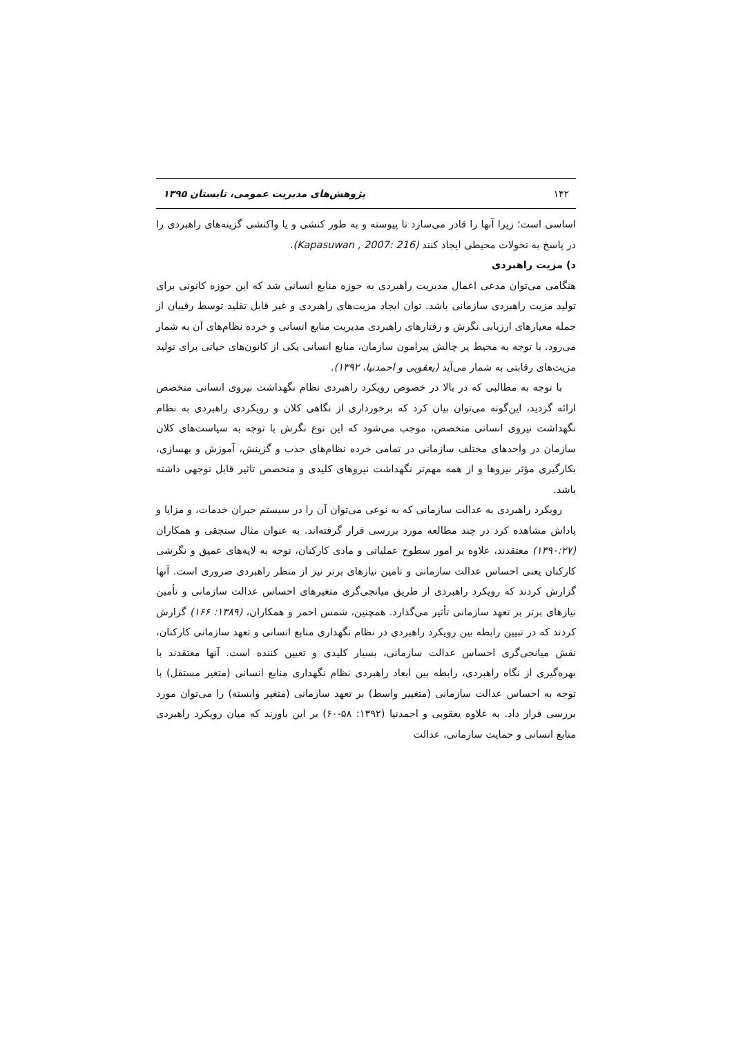۱۴۲ پژوهش‌های مدیریت عمومی، تابستان ۱۳۹۵
اساسی است؛ زیرا آنها را قادر می‌سازد تا پیوسته و به طور کنشی و یا واکنشی گزینه‌های راهبردی را در پاسخ به تحولات محیطی ایجاد کنند (Kapasuwan , 2007: 216).
د) مزیت راهبردی
هنگامی می‌توان مدعی اعمال مدیریت راهبردی به حوزه منابع انسانی شد که این حوزه کانونی برای تولید مزیت راهبردی سازمانی باشد. توان ایجاد مزیت‌های راهبردی و غیر قابل تقلید توسط رقیبان از جمله معیارهای ارزیابی نگرش و رفتارهای راهبردی مدیریت منابع انسانی و خرده نظام‌های آن به شمار می‌رود. با توجه به محیط پر چالش پیرامون سازمان، منابع انسانی یکی از کانون‌های حیاتی برای تولید مزیت‌های رقابتی به شمار می‌آید (یعقوبی و احمدنیا، ۱۳۹۲).
با توجه به مطالبی که در بالا در خصوص رویکرد راهبردی نظام نگهداشت نیروی انسانی متخصص ارائه گردید، این‌گونه می‌توان بیان کرد که برخورداری از نگاهی کلان و رویکردی راهبردی به نظام نگهداشت نیروی انسانی متخصص، موجب می‌شود که این نوع نگرش با توجه به سیاست‌های کلان سازمان در واحدهای مختلف سازمانی در تمامی خرده نظام‌های جذب و گزینش، آموزش و بهسازی، بکارگیری مؤثر نیروها و از همه مهم‌تر نگهداشت نیروهای کلیدی و متخصص تاثیر قابل توجهی داشته باشد.
رویکرد راهبردی به عدالت سازمانی که به نوعی می‌توان آن را در سیستم جبران خدمات، و مزایا و پاداش مشاهده کرد در چند مطالعه مورد بررسی قرار گرفته‌اند. به عنوان مثال سنجقی و همکاران (۱۳۹۰:۲۷) معتقدند، علاوه بر امور سطوح عملیاتی و مادی کارکنان، توجه به لایه‌های عمیق و نگرشی کارکنان یعنی احساس عدالت سازمانی و تامین نیازهای برتر نیز از منظر راهبردی ضروری است. آنها گزارش کردند که رویکرد راهبردی از طریق میانجی‌گری متغیرهای احساس عدالت سازمانی و تأمین نیازهای برتر بر تعهد سازمانی تأثیر می‌گذارد. همچنین، شمس احمر و همکاران، (۱۳۸۹: ۱۶۶) گزارش کردند که در تبیین رابطه بین رویکرد راهبردی در نظام نگهداری منابع انسانی و تعهد سازمانی کارکنان، نقش میانجی‌گری احساس عدالت سازمانی، بسیار کلیدی و تعیین کننده است. آنها معتقدند با بهره‌گیری از نگاه راهبردی، رابطه بین ابعاد راهبردی نظام نگهداری منابع انسانی (متغیر مستقل) با توجه به احساس عدالت سازمانی (متغییر واسط) بر تعهد سازمانی (متغیر وابسته) را می‌توان مورد بررسی قرار داد. به علاوه یعقوبی و احمدنیا (۱۳۹۲: ۵۸-۶۰) بر این باورند که میان رویکرد راهبردی منابع انسانی و حمایت سازمانی، عدالت